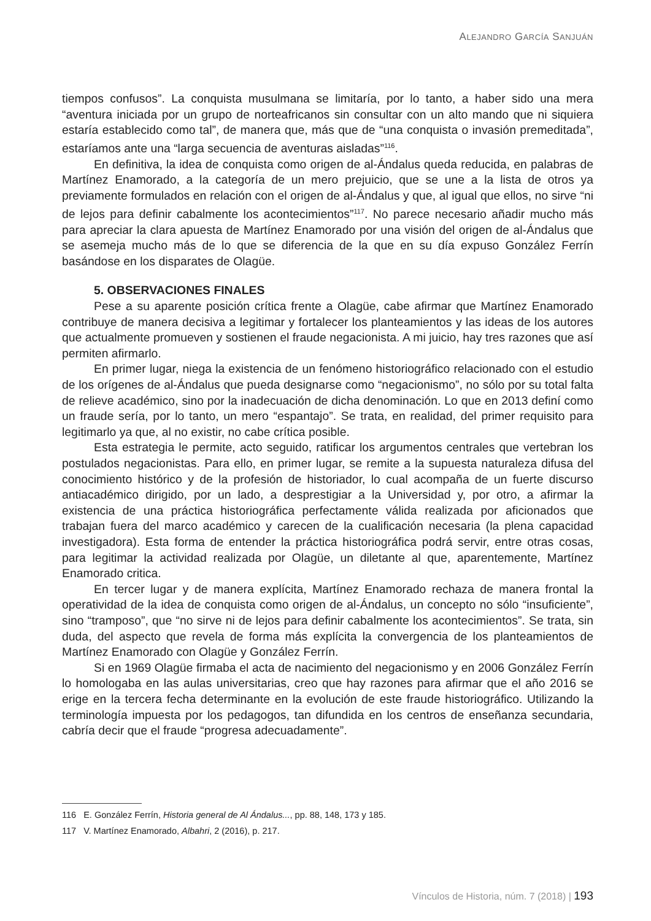ALEJANDRO GARCÍA SANJUÁN
tiempos confusos”. La conquista musulmana se limitaría, por lo tanto, a haber sido una mera “aventura iniciada por un grupo de norteafricanos sin consultar con un alto mando que ni siquiera estaría establecido como tal”, de manera que, más que de “una conquista o invasión premeditada”, estaríamos ante una “larga secuencia de aventuras aisladas”<sup>116</sup>.
En definitiva, la idea de conquista como origen de al-Ándalus queda reducida, en palabras de Martínez Enamorado, a la categoría de un mero prejuicio, que se une a la lista de otros ya previamente formulados en relación con el origen de al-Ándalus y que, al igual que ellos, no sirve “ni de lejos para definir cabalmente los acontecimientos”<sup>117</sup>. No parece necesario añadir mucho más para apreciar la clara apuesta de Martínez Enamorado por una visión del origen de al-Ándalus que se asemeja mucho más de lo que se diferencia de la que en su día expuso González Ferrín basándose en los disparates de Olagüe.
5. OBSERVACIONES FINALES
Pese a su aparente posición crítica frente a Olagüe, cabe afirmar que Martínez Enamorado contribuye de manera decisiva a legitimar y fortalecer los planteamientos y las ideas de los autores que actualmente promueven y sostienen el fraude negacionista. A mi juicio, hay tres razones que así permiten afirmarlo.
En primer lugar, niega la existencia de un fenómeno historiográfico relacionado con el estudio de los orígenes de al-Ándalus que pueda designarse como “negacionismo”, no sólo por su total falta de relieve académico, sino por la inadecuación de dicha denominación. Lo que en 2013 definí como un fraude sería, por lo tanto, un mero “espantajo”. Se trata, en realidad, del primer requisito para legitimarlo ya que, al no existir, no cabe crítica posible.
Esta estrategia le permite, acto seguido, ratificar los argumentos centrales que vertebran los postulados negacionistas. Para ello, en primer lugar, se remite a la supuesta naturaleza difusa del conocimiento histórico y de la profesión de historiador, lo cual acompaña de un fuerte discurso antiacadémico dirigido, por un lado, a desprestigiar a la Universidad y, por otro, a afirmar la existencia de una práctica historiográfica perfectamente válida realizada por aficionados que trabajan fuera del marco académico y carecen de la cualificación necesaria (la plena capacidad investigadora). Esta forma de entender la práctica historiográfica podrá servir, entre otras cosas, para legitimar la actividad realizada por Olagüe, un diletante al que, aparentemente, Martínez Enamorado critica.
En tercer lugar y de manera explícita, Martínez Enamorado rechaza de manera frontal la operatividad de la idea de conquista como origen de al-Ándalus, un concepto no sólo “insuficiente”, sino “tramposo”, que “no sirve ni de lejos para definir cabalmente los acontecimientos”. Se trata, sin duda, del aspecto que revela de forma más explícita la convergencia de los planteamientos de Martínez Enamorado con Olagüe y González Ferrín.
Si en 1969 Olagüe firmaba el acta de nacimiento del negacionismo y en 2006 González Ferrín lo homologaba en las aulas universitarias, creo que hay razones para afirmar que el año 2016 se erige en la tercera fecha determinante en la evolución de este fraude historiográfico. Utilizando la terminología impuesta por los pedagogos, tan difundida en los centros de enseñanza secundaria, cabría decir que el fraude “progresa adecuadamente”.
116 E. González Ferrín, Historia general de Al Ándalus..., pp. 88, 148, 173 y 185.
117 V. Martínez Enamorado, Albahri, 2 (2016), p. 217.
Vínculos de Historia, núm. 7 (2018) | 193